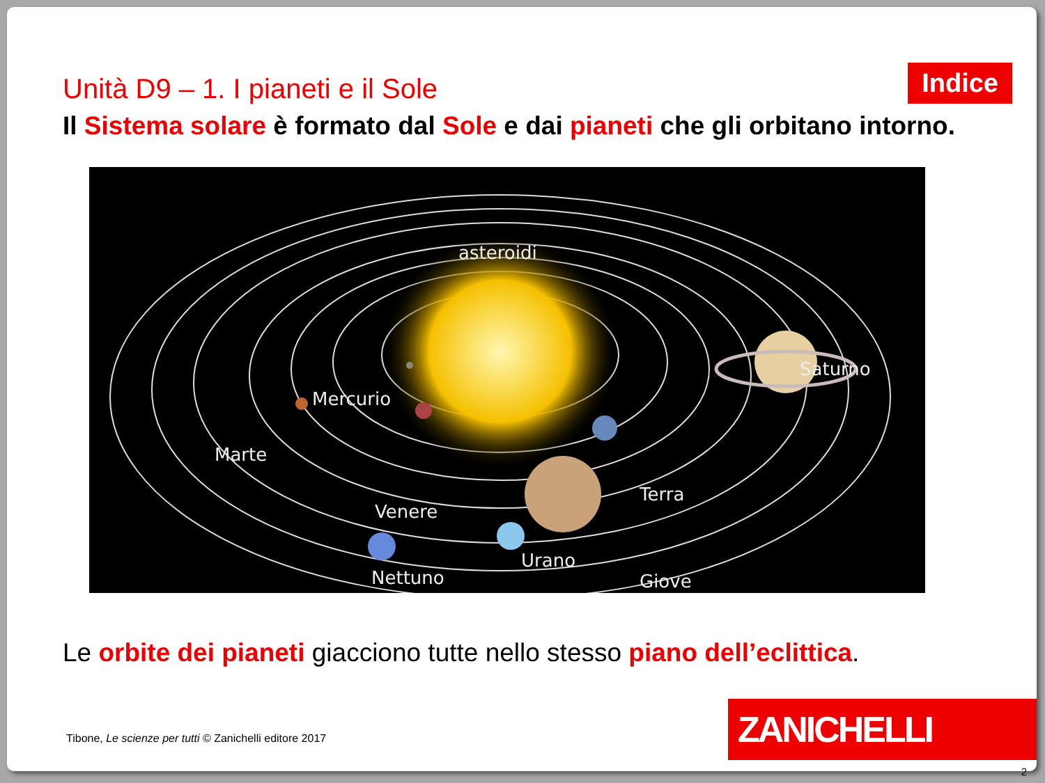Unità D9 – 1. I pianeti e il Sole
Indice
Il Sistema solare è formato dal Sole e dai pianeti che gli orbitano intorno.
asteroidi
Saturno
Mercurio
Marte
Terra
Venere
Giove
Urano
Nettuno
Le orbite dei pianeti giacciono tutte nello stesso piano dell’eclittica.
Tibone, Le scienze per tutti © Zanichelli editore 2017
ZANICHELLI
2